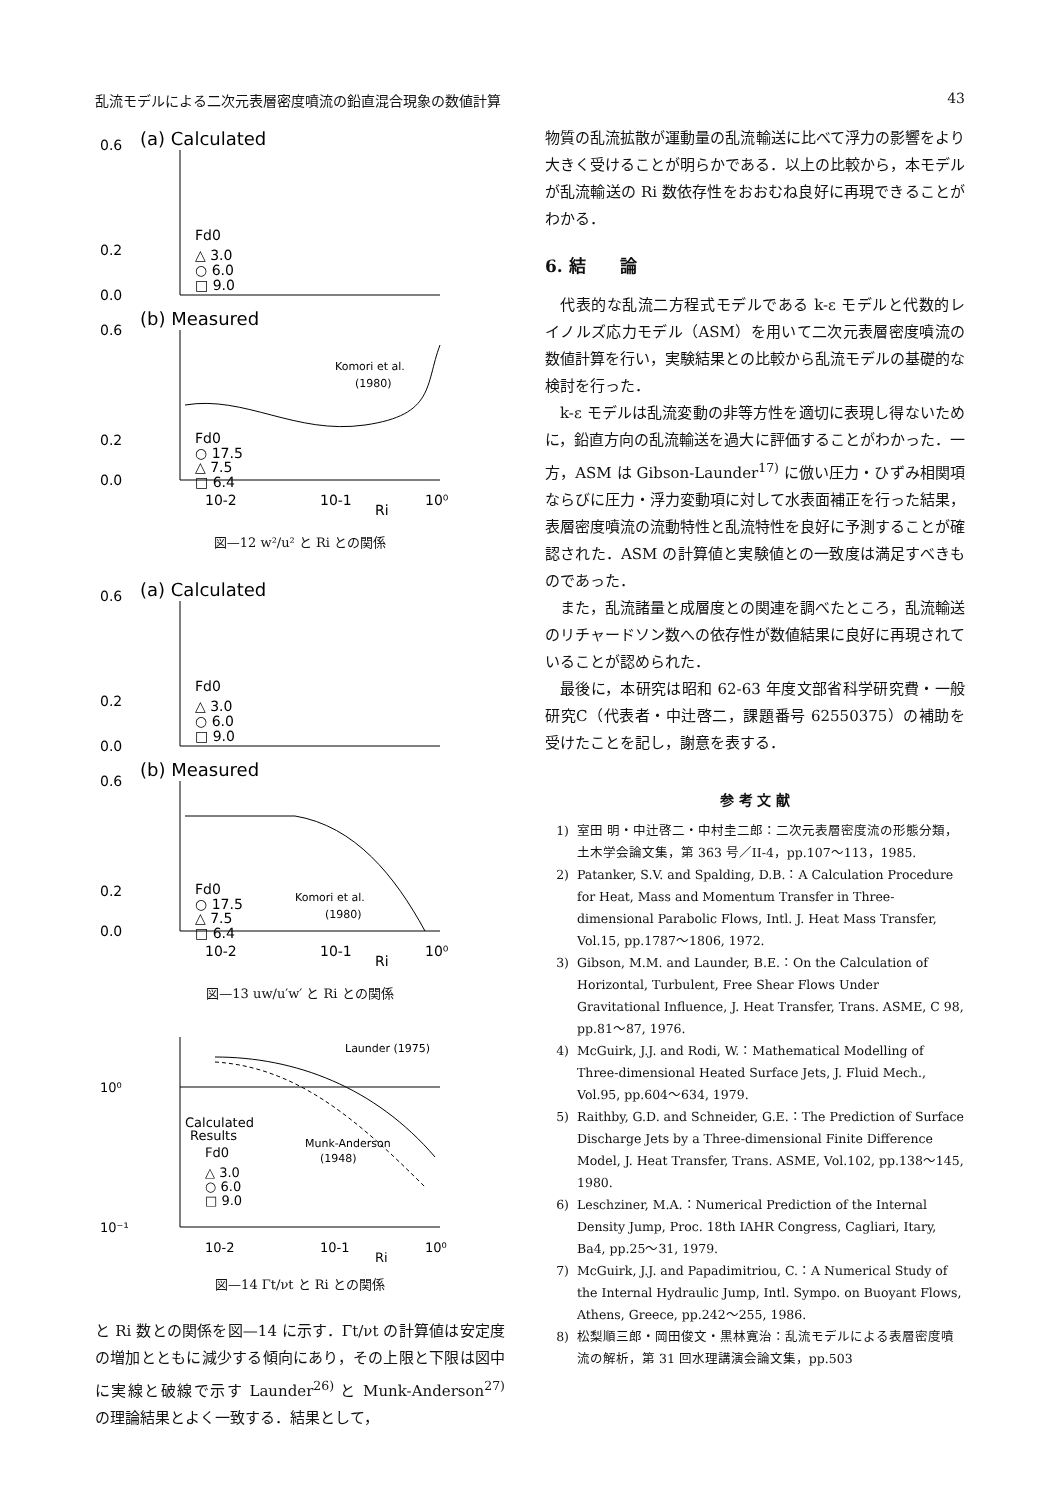乱流モデルによる二次元表層密度噴流の鉛直混合現象の数値計算 43
(a) Calculated
0.6
0.2
0.0
Fd0
△ 3.0
○ 6.0
□ 9.0
(b) Measured
Komori et al.
(1980)
0.6
0.2
0.0
Fd0
○ 17.5
△ 7.5
□ 6.4
10-2
10-1
Ri
10⁰
図—12 w²/u² と Ri との関係
(a) Calculated
0.6
0.2
0.0
Fd0
△ 3.0
○ 6.0
□ 9.0
(b) Measured
Komori et al.
(1980)
0.6
0.2
0.0
Fd0
○ 17.5
△ 7.5
□ 6.4
10-2
10-1
Ri
10⁰
図—13 uw/u′w′ と Ri との関係
Launder (1975)
Munk-Anderson
(1948)
10⁰
10⁻¹
Calculated
Results
Fd0
△ 3.0
○ 6.0
□ 9.0
10-2
10-1
Ri
10⁰
図—14 Γt/νt と Ri との関係
と Ri 数との関係を図—14 に示す．Γt/νt の計算値は安定度の増加とともに減少する傾向にあり，その上限と下限は図中に実線と破線で示す Launder<sup>26)</sup> と Munk-Anderson<sup>27)</sup> の理論結果とよく一致する．結果として，
物質の乱流拡散が運動量の乱流輸送に比べて浮力の影響をより大きく受けることが明らかである．以上の比較から，本モデルが乱流輸送の Ri 数依存性をおおむね良好に再現できることがわかる．
6. 結　　論
代表的な乱流二方程式モデルである k-ε モデルと代数的レイノルズ応力モデル（ASM）を用いて二次元表層密度噴流の数値計算を行い，実験結果との比較から乱流モデルの基礎的な検討を行った．
k-ε モデルは乱流変動の非等方性を適切に表現し得ないために，鉛直方向の乱流輸送を過大に評価することがわかった．一方，ASM は Gibson-Launder<sup>17)</sup> に倣い圧力・ひずみ相関項ならびに圧力・浮力変動項に対して水表面補正を行った結果，表層密度噴流の流動特性と乱流特性を良好に予測することが確認された．ASM の計算値と実験値との一致度は満足すべきものであった．
また，乱流諸量と成層度との関連を調べたところ，乱流輸送のリチャードソン数への依存性が数値結果に良好に再現されていることが認められた．
最後に，本研究は昭和 62-63 年度文部省科学研究費・一般研究C（代表者・中辻啓二，課題番号 62550375）の補助を受けたことを記し，謝意を表する．
参 考 文 献
1) 室田 明・中辻啓二・中村圭二郎：二次元表層密度流の形態分類，土木学会論文集，第 363 号／II-4，pp.107～113，1985.
2) Patanker, S.V. and Spalding, D.B.：A Calculation Procedure for Heat, Mass and Momentum Transfer in Three-dimensional Parabolic Flows, Intl. J. Heat Mass Transfer, Vol.15, pp.1787～1806, 1972.
3) Gibson, M.M. and Launder, B.E.：On the Calculation of Horizontal, Turbulent, Free Shear Flows Under Gravitational Influence, J. Heat Transfer, Trans. ASME, C 98, pp.81～87, 1976.
4) McGuirk, J.J. and Rodi, W.：Mathematical Modelling of Three-dimensional Heated Surface Jets, J. Fluid Mech., Vol.95, pp.604～634, 1979.
5) Raithby, G.D. and Schneider, G.E.：The Prediction of Surface Discharge Jets by a Three-dimensional Finite Difference Model, J. Heat Transfer, Trans. ASME, Vol.102, pp.138～145, 1980.
6) Leschziner, M.A.：Numerical Prediction of the Internal Density Jump, Proc. 18th IAHR Congress, Cagliari, Itary, Ba4, pp.25～31, 1979.
7) McGuirk, J.J. and Papadimitriou, C.：A Numerical Study of the Internal Hydraulic Jump, Intl. Sympo. on Buoyant Flows, Athens, Greece, pp.242～255, 1986.
8) 松梨順三郎・岡田俊文・黒林寛治：乱流モデルによる表層密度噴流の解析，第 31 回水理講演会論文集，pp.503